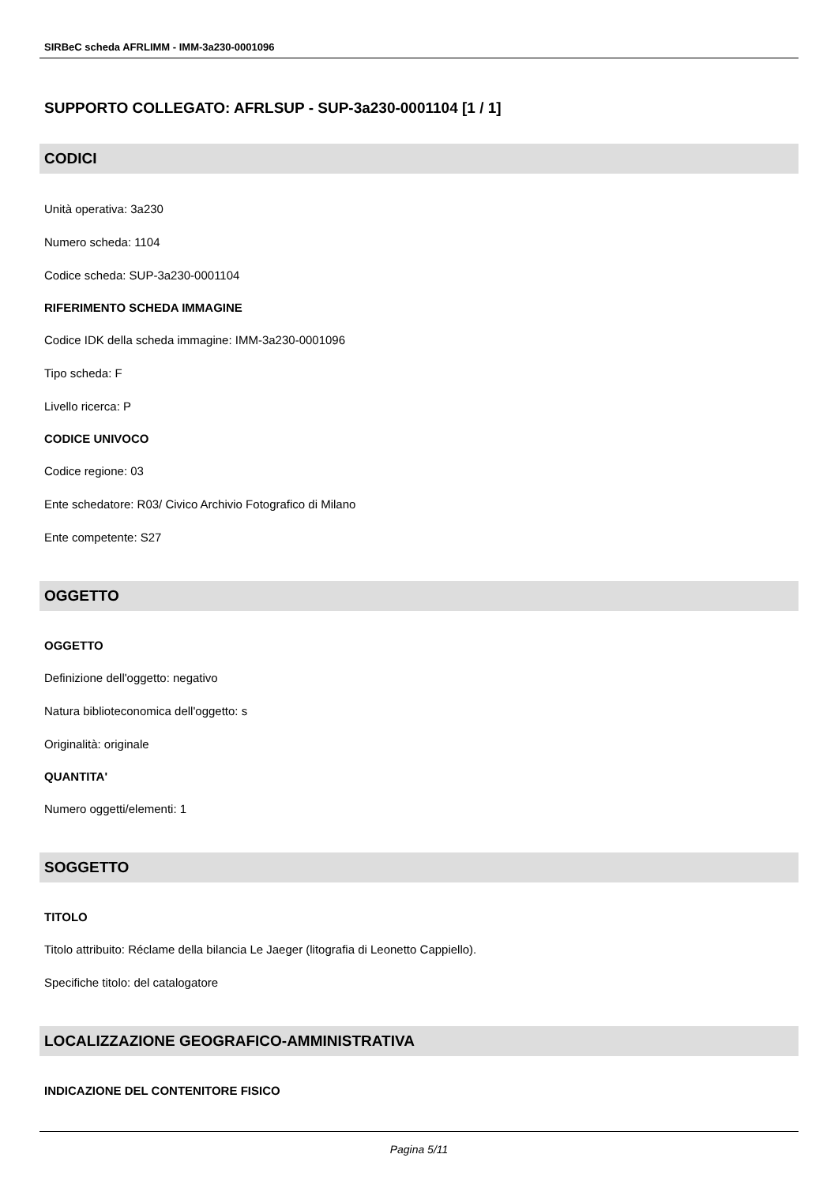SIRBeC scheda AFRLIMM - IMM-3a230-0001096
SUPPORTO COLLEGATO: AFRLSUP - SUP-3a230-0001104 [1 / 1]
CODICI
Unità operativa: 3a230
Numero scheda: 1104
Codice scheda: SUP-3a230-0001104
RIFERIMENTO SCHEDA IMMAGINE
Codice IDK della scheda immagine: IMM-3a230-0001096
Tipo scheda: F
Livello ricerca: P
CODICE UNIVOCO
Codice regione: 03
Ente schedatore: R03/ Civico Archivio Fotografico di Milano
Ente competente: S27
OGGETTO
OGGETTO
Definizione dell'oggetto: negativo
Natura biblioteconomica dell'oggetto: s
Originalità: originale
QUANTITA'
Numero oggetti/elementi: 1
SOGGETTO
TITOLO
Titolo attribuito: Réclame della bilancia Le Jaeger (litografia di Leonetto Cappiello).
Specifiche titolo: del catalogatore
LOCALIZZAZIONE GEOGRAFICO-AMMINISTRATIVA
INDICAZIONE DEL CONTENITORE FISICO
Pagina 5/11